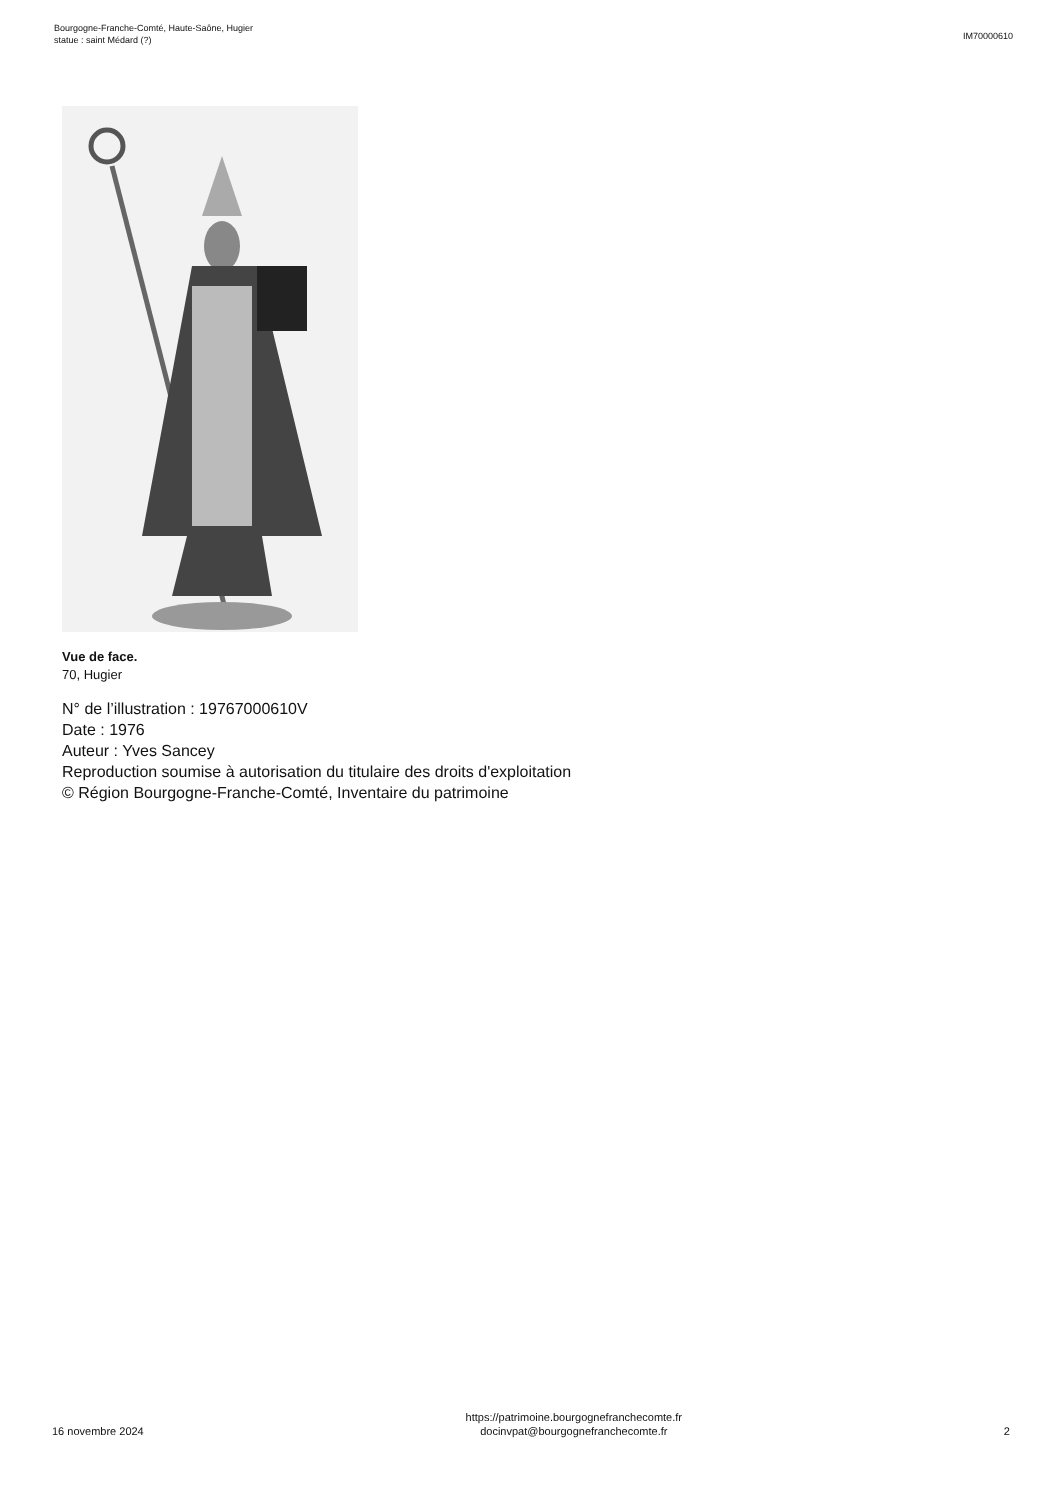Bourgogne-Franche-Comté, Haute-Saône, Hugier
statue : saint Médard (?)
IM70000610
Vue de face.
70, Hugier
N° de l’illustration : 19767000610V
Date : 1976
Auteur : Yves Sancey
Reproduction soumise à autorisation du titulaire des droits d'exploitation
© Région Bourgogne-Franche-Comté, Inventaire du patrimoine
16 novembre 2024
https://patrimoine.bourgognefranchecomte.fr
docinvpat@bourgognefranchecomte.fr
2